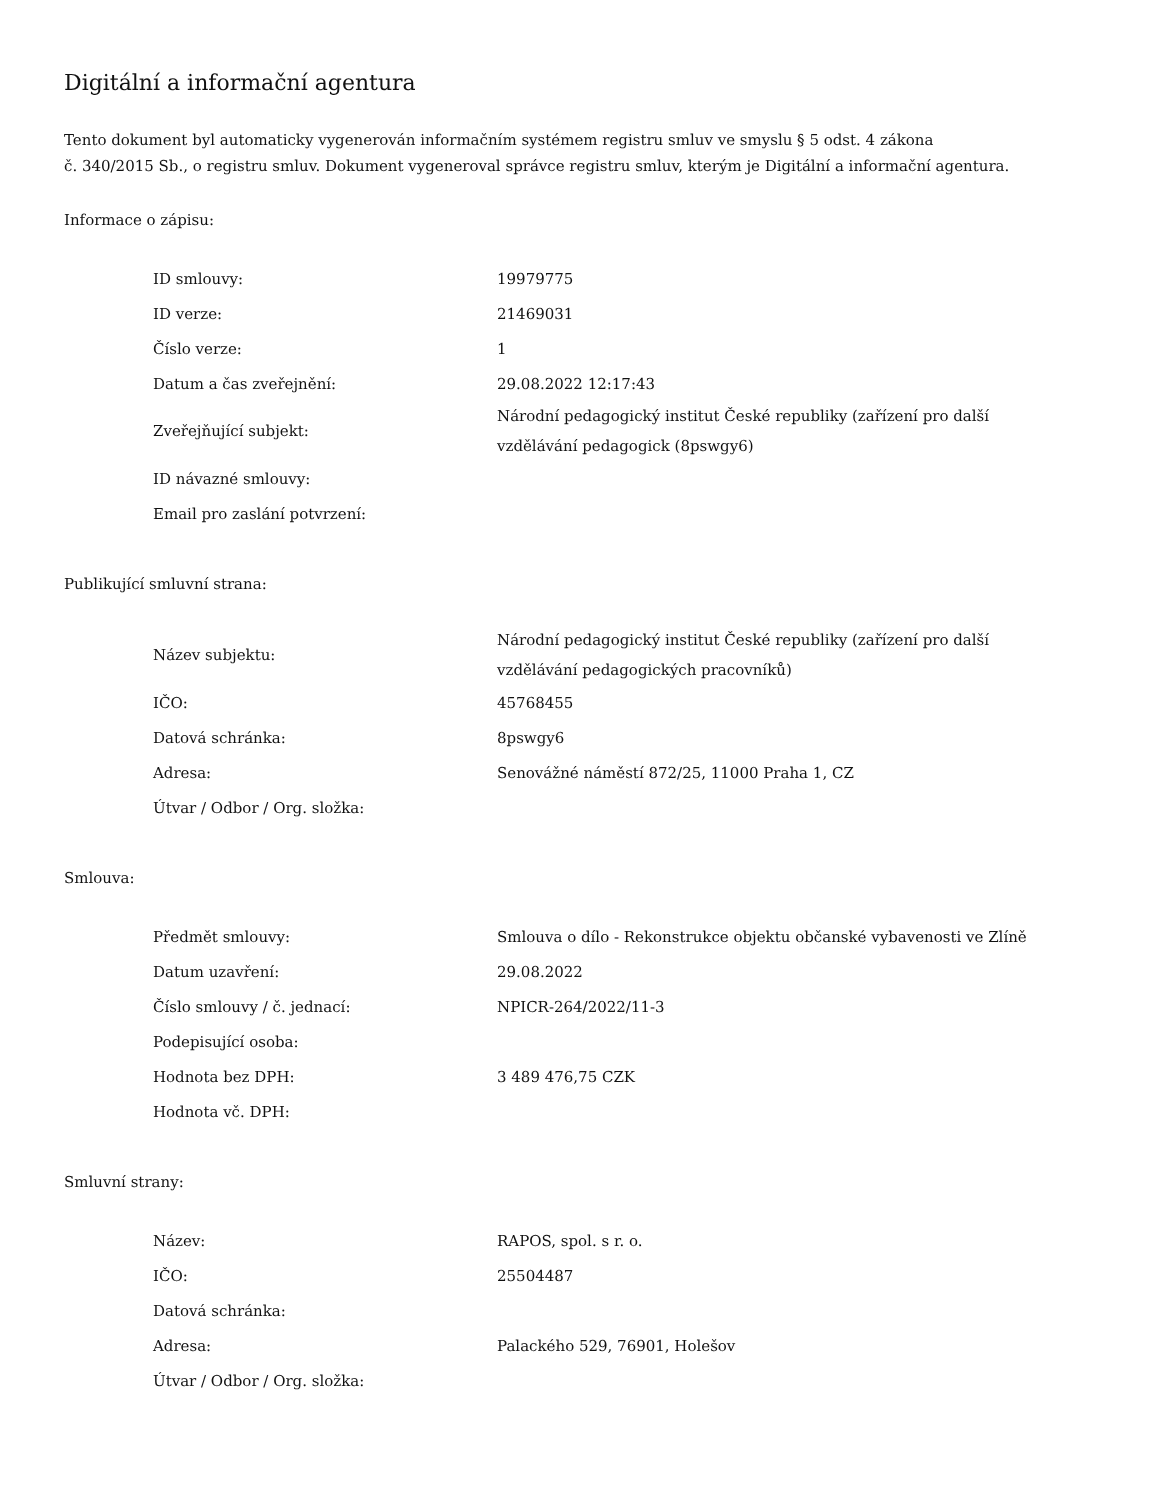Digitální a informační agentura
Tento dokument byl automaticky vygenerován informačním systémem registru smluv ve smyslu § 5 odst. 4 zákona
č. 340/2015 Sb., o registru smluv. Dokument vygeneroval správce registru smluv, kterým je Digitální a informační agentura.
Informace o zápisu:
| ID smlouvy: | 19979775 |
| ID verze: | 21469031 |
| Číslo verze: | 1 |
| Datum a čas zveřejnění: | 29.08.2022 12:17:43 |
| Zveřejňující subjekt: | Národní pedagogický institut České republiky (zařízení pro další vzdělávání pedagogick (8pswgy6) |
| ID návazné smlouvy: | |
| Email pro zaslání potvrzení: | |
Publikující smluvní strana:
| Název subjektu: | Národní pedagogický institut České republiky (zařízení pro další vzdělávání pedagogických pracovníků) |
| IČO: | 45768455 |
| Datová schránka: | 8pswgy6 |
| Adresa: | Senovážné náměstí 872/25, 11000 Praha 1, CZ |
| Útvar / Odbor / Org. složka: | |
Smlouva:
| Předmět smlouvy: | Smlouva o dílo - Rekonstrukce objektu občanské vybavenosti ve Zlíně |
| Datum uzavření: | 29.08.2022 |
| Číslo smlouvy / č. jednací: | NPICR-264/2022/11-3 |
| Podepisující osoba: | |
| Hodnota bez DPH: | 3 489 476,75 CZK |
| Hodnota vč. DPH: | |
Smluvní strany:
| Název: | RAPOS, spol. s r. o. |
| IČO: | 25504487 |
| Datová schránka: | |
| Adresa: | Palackého 529, 76901, Holešov |
| Útvar / Odbor / Org. složka: | |